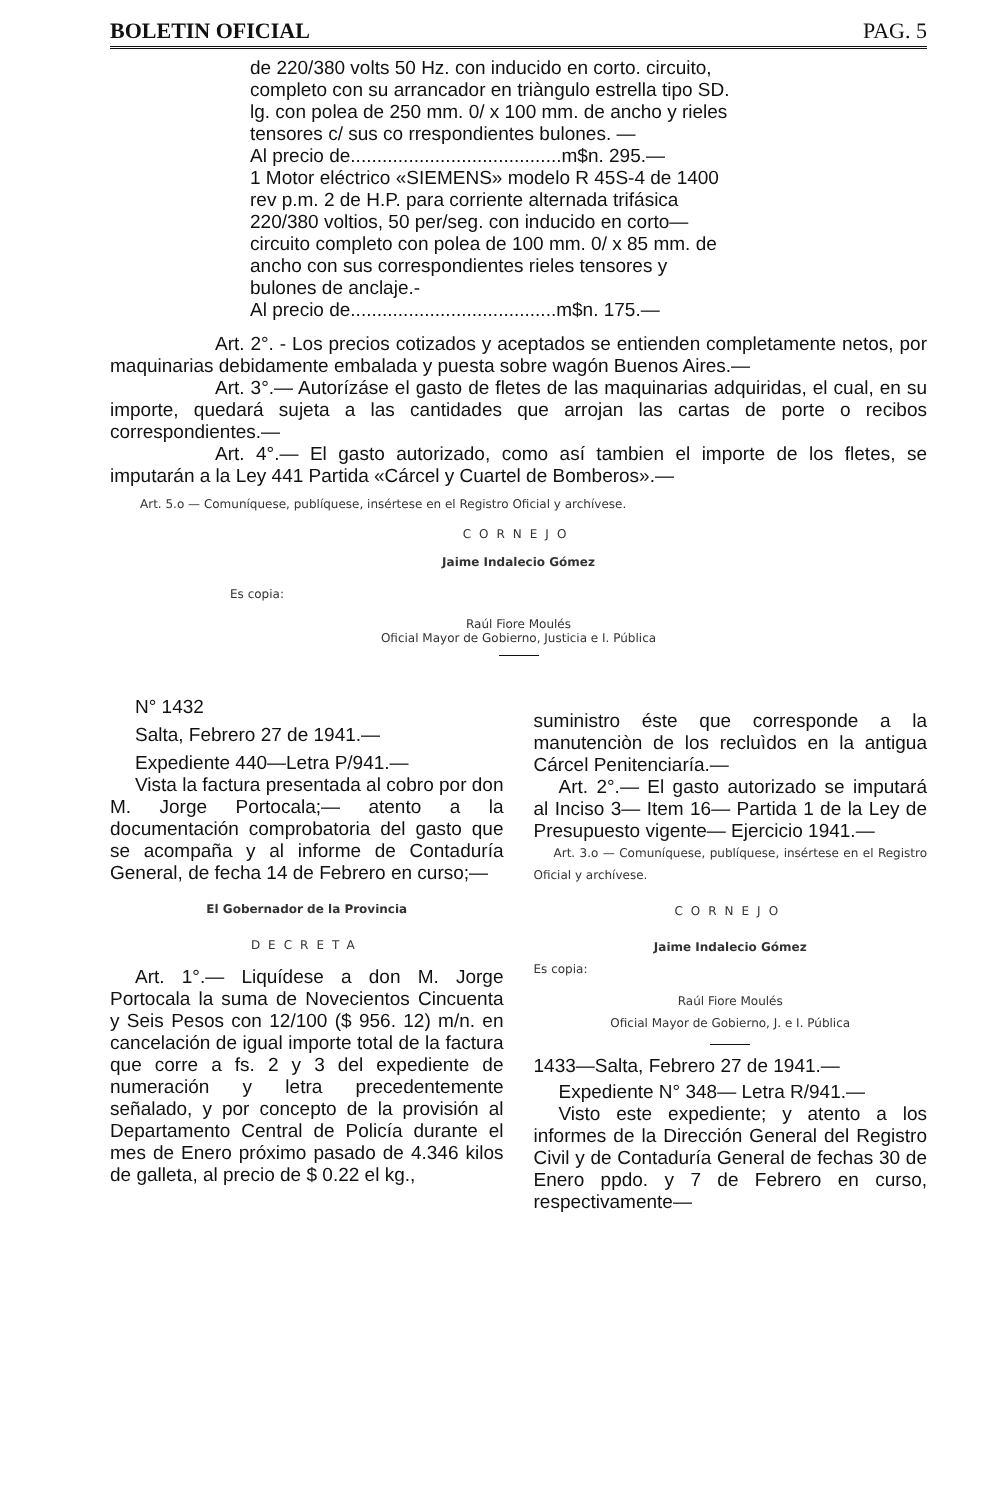BOLETIN OFICIAL PAG. 5
de 220/380 volts 50 Hz. con inducido en corto. circuito, completo con su arrancador en triàngulo estrella tipo SD. lg. con polea de 250 mm. 0/ x 100 mm. de ancho y rieles tensores c/ sus co rrespondientes bulones. —
Al precio de........................................m$n. 295.—
1 Motor eléctrico «SIEMENS» modelo R 45S-4 de 1400 rev p.m. 2 de H.P. para corriente alternada trifásica 220/380 voltios, 50 per/seg. con inducido en corto—circuito completo con polea de 100 mm. 0/ x 85 mm. de ancho con sus correspondientes rieles tensores y bulones de anclaje.-
Al precio de.......................................m$n. 175.—
Art. 2°. - Los precios cotizados y aceptados se entienden completamente netos, por maquinarias debidamente embalada y puesta sobre wagón Buenos Aires.—
Art. 3°.— Autorízáse el gasto de fletes de las maquinarias adquiridas, el cual, en su importe, quedará sujeta a las cantidades que arrojan las cartas de porte o recibos correspondientes.—
Art. 4°.— El gasto autorizado, como así tambien el importe de los fletes, se imputarán a la Ley 441 Partida «Cárcel y Cuartel de Bomberos».—
Art. 5.o — Comuníquese, publíquese, insértese en el Registro Oficial y archívese.
CORNEJO
Jaime Indalecio Gómez
Es copia:
Raúl Fiore Moulés
Oficial Mayor de Gobierno, Justicia e I. Pública
N° 1432
Salta, Febrero 27 de 1941.—
Expediente 440—Letra P/941.—
Vista la factura presentada al cobro por don M. Jorge Portocala;— atento a la documentación comprobatoria del gasto que se acompaña y al informe de Contaduría General, de fecha 14 de Febrero en curso;—
El Gobernador de la Provincia
DECRETA
Art. 1°.— Liquídese a don M. Jorge Portocala la suma de Novecientos Cincuenta y Seis Pesos con 12/100 ($ 956. 12) m/n. en cancelación de igual importe total de la factura que corre a fs. 2 y 3 del expediente de numeración y letra precedentemente señalado, y por concepto de la provisión al Departamento Central de Policía durante el mes de Enero próximo pasado de 4.346 kilos de galleta, al precio de $ 0.22 el kg.,
suministro éste que corresponde a la manutenciòn de los recluìdos en la antigua Cárcel Penitenciaría.—
Art. 2°.— El gasto autorizado se imputará al Inciso 3— Item 16— Partida 1 de la Ley de Presupuesto vigente— Ejercicio 1941.—
Art. 3.o — Comuníquese, publíquese, insértese en el Registro Oficial y archívese.
CORNEJO
Jaime Indalecio Gómez
Es copia:
Raúl Fiore Moulés
Oficial Mayor de Gobierno, J. e I. Pública
1433—Salta, Febrero 27 de 1941.—
Expediente N° 348— Letra R/941.—
Visto este expediente; y atento a los informes de la Dirección General del Registro Civil y de Contaduría General de fechas 30 de Enero ppdo. y 7 de Febrero en curso, respectivamente—